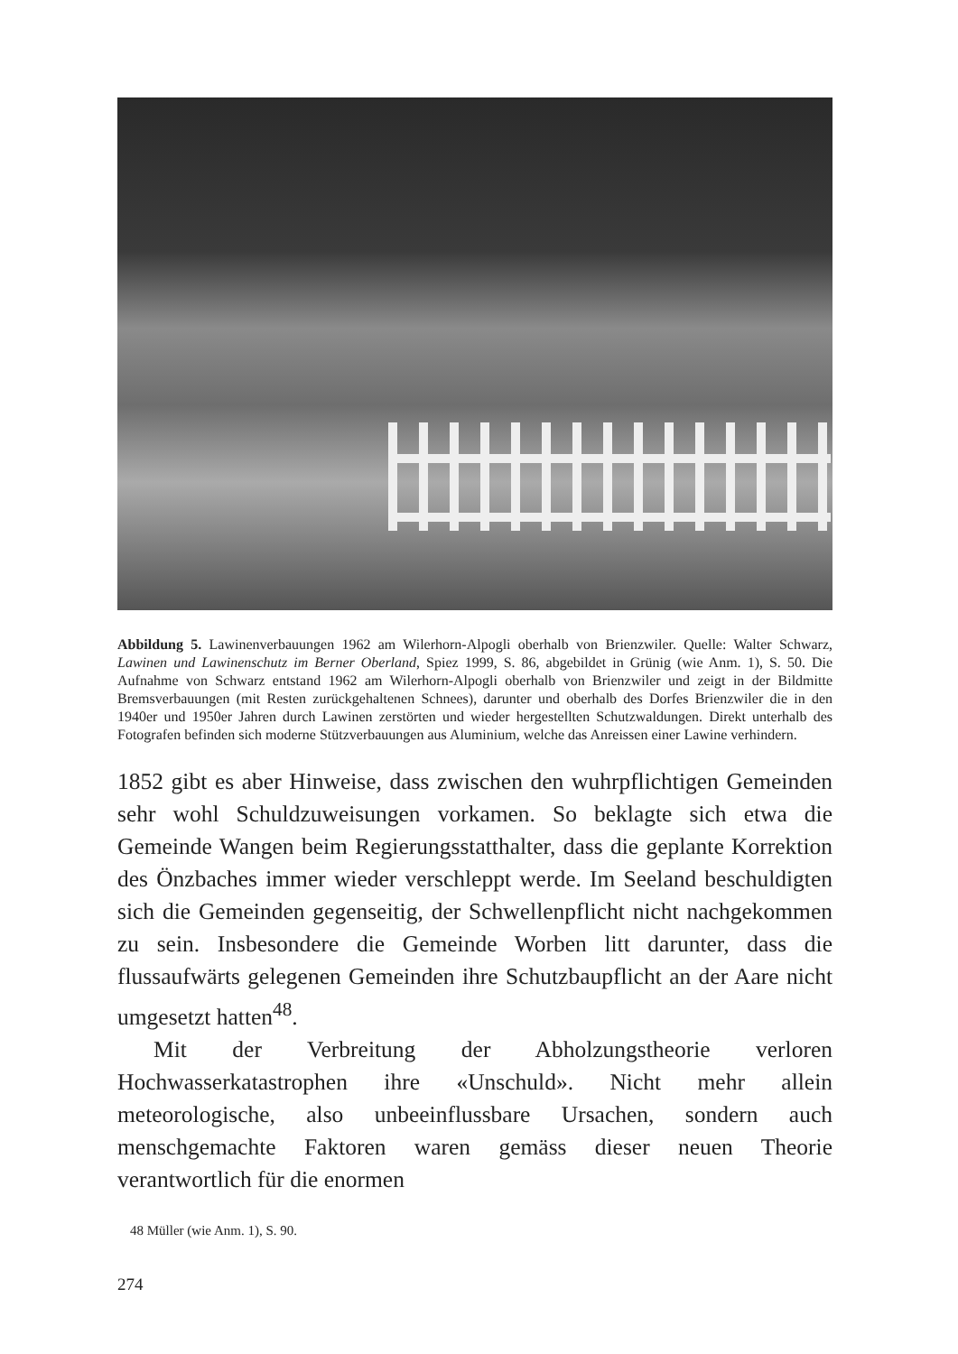Abbildung 5. Lawinenverbauungen 1962 am Wilerhorn-Alpogli oberhalb von Brienzwiler. Quelle: Walter Schwarz, Lawinen und Lawinenschutz im Berner Oberland, Spiez 1999, S. 86, abgebildet in Grünig (wie Anm. 1), S. 50. Die Aufnahme von Schwarz entstand 1962 am Wilerhorn-Alpogli oberhalb von Brienzwiler und zeigt in der Bildmitte Bremsverbauungen (mit Resten zurückgehaltenen Schnees), darunter und oberhalb des Dorfes Brienzwiler die in den 1940er und 1950er Jahren durch Lawinen zerstörten und wieder hergestellten Schutzwaldungen. Direkt unterhalb des Fotografen befinden sich moderne Stützverbauungen aus Aluminium, welche das Anreissen einer Lawine verhindern.
1852 gibt es aber Hinweise, dass zwischen den wuhrpflichtigen Gemeinden sehr wohl Schuldzuweisungen vorkamen. So beklagte sich etwa die Gemeinde Wangen beim Regierungsstatthalter, dass die geplante Korrektion des Önzbaches immer wieder verschleppt werde. Im Seeland beschuldigten sich die Gemeinden gegenseitig, der Schwellenpflicht nicht nachgekommen zu sein. Insbesondere die Gemeinde Worben litt darunter, dass die flussaufwärts gelegenen Gemeinden ihre Schutzbaupflicht an der Aare nicht umgesetzt hatten<sup>48</sup>.
Mit der Verbreitung der Abholzungstheorie verloren Hochwasserkatastrophen ihre «Unschuld». Nicht mehr allein meteorologische, also unbeeinflussbare Ursachen, sondern auch menschgemachte Faktoren waren gemäss dieser neuen Theorie verantwortlich für die enormen
48 Müller (wie Anm. 1), S. 90.
274